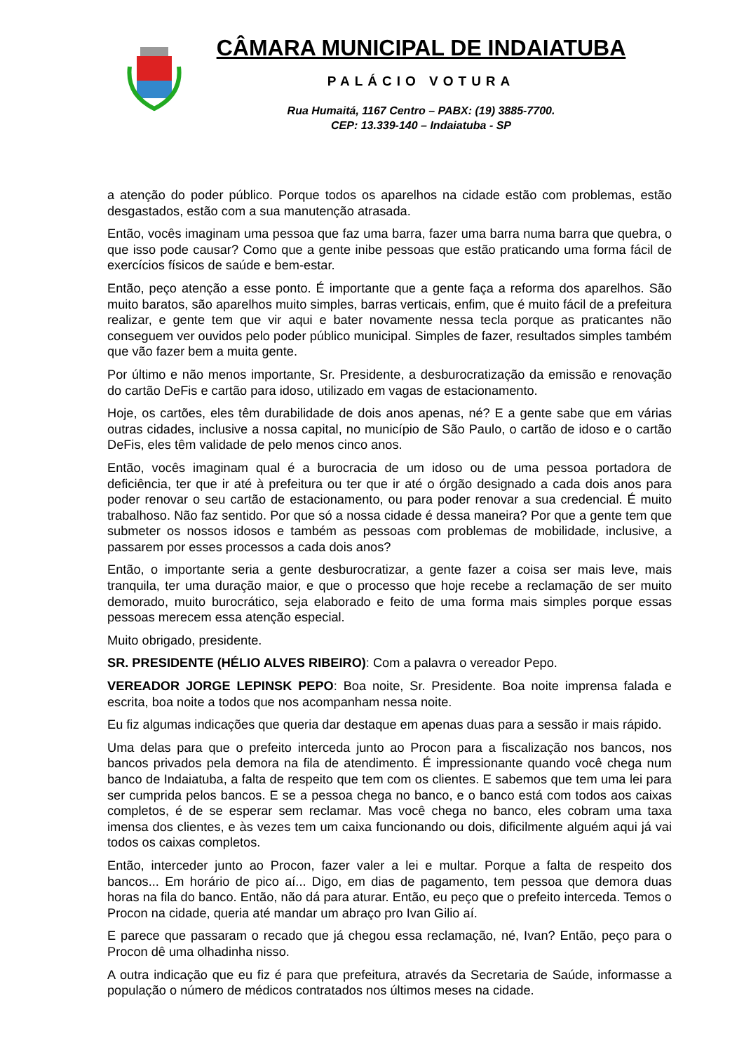CÂMARA MUNICIPAL DE INDAIATUBA
PALÁCIO VOTURA
Rua Humaitá, 1167 Centro – PABX: (19) 3885-7700.
CEP: 13.339-140 – Indaiatuba - SP
a atenção do poder público. Porque todos os aparelhos na cidade estão com problemas, estão desgastados, estão com a sua manutenção atrasada.
Então, vocês imaginam uma pessoa que faz uma barra, fazer uma barra numa barra que quebra, o que isso pode causar? Como que a gente inibe pessoas que estão praticando uma forma fácil de exercícios físicos de saúde e bem-estar.
Então, peço atenção a esse ponto. É importante que a gente faça a reforma dos aparelhos. São muito baratos, são aparelhos muito simples, barras verticais, enfim, que é muito fácil de a prefeitura realizar, e gente tem que vir aqui e bater novamente nessa tecla porque as praticantes não conseguem ver ouvidos pelo poder público municipal. Simples de fazer, resultados simples também que vão fazer bem a muita gente.
Por último e não menos importante, Sr. Presidente, a desburocratização da emissão e renovação do cartão DeFis e cartão para idoso, utilizado em vagas de estacionamento.
Hoje, os cartões, eles têm durabilidade de dois anos apenas, né? E a gente sabe que em várias outras cidades, inclusive a nossa capital, no município de São Paulo, o cartão de idoso e o cartão DeFis, eles têm validade de pelo menos cinco anos.
Então, vocês imaginam qual é a burocracia de um idoso ou de uma pessoa portadora de deficiência, ter que ir até à prefeitura ou ter que ir até o órgão designado a cada dois anos para poder renovar o seu cartão de estacionamento, ou para poder renovar a sua credencial. É muito trabalhoso. Não faz sentido. Por que só a nossa cidade é dessa maneira? Por que a gente tem que submeter os nossos idosos e também as pessoas com problemas de mobilidade, inclusive, a passarem por esses processos a cada dois anos?
Então, o importante seria a gente desburocratizar, a gente fazer a coisa ser mais leve, mais tranquila, ter uma duração maior, e que o processo que hoje recebe a reclamação de ser muito demorado, muito burocrático, seja elaborado e feito de uma forma mais simples porque essas pessoas merecem essa atenção especial.
Muito obrigado, presidente.
SR. PRESIDENTE (HÉLIO ALVES RIBEIRO): Com a palavra o vereador Pepo.
VEREADOR JORGE LEPINSK PEPO: Boa noite, Sr. Presidente. Boa noite imprensa falada e escrita, boa noite a todos que nos acompanham nessa noite.
Eu fiz algumas indicações que queria dar destaque em apenas duas para a sessão ir mais rápido.
Uma delas para que o prefeito interceda junto ao Procon para a fiscalização nos bancos, nos bancos privados pela demora na fila de atendimento. É impressionante quando você chega num banco de Indaiatuba, a falta de respeito que tem com os clientes. E sabemos que tem uma lei para ser cumprida pelos bancos. E se a pessoa chega no banco, e o banco está com todos aos caixas completos, é de se esperar sem reclamar. Mas você chega no banco, eles cobram uma taxa imensa dos clientes, e às vezes tem um caixa funcionando ou dois, dificilmente alguém aqui já vai todos os caixas completos.
Então, interceder junto ao Procon, fazer valer a lei e multar. Porque a falta de respeito dos bancos... Em horário de pico aí... Digo, em dias de pagamento, tem pessoa que demora duas horas na fila do banco. Então, não dá para aturar. Então, eu peço que o prefeito interceda. Temos o Procon na cidade, queria até mandar um abraço pro Ivan Gilio aí.
E parece que passaram o recado que já chegou essa reclamação, né, Ivan? Então, peço para o Procon dê uma olhadinha nisso.
A outra indicação que eu fiz é para que prefeitura, através da Secretaria de Saúde, informasse a população o número de médicos contratados nos últimos meses na cidade.